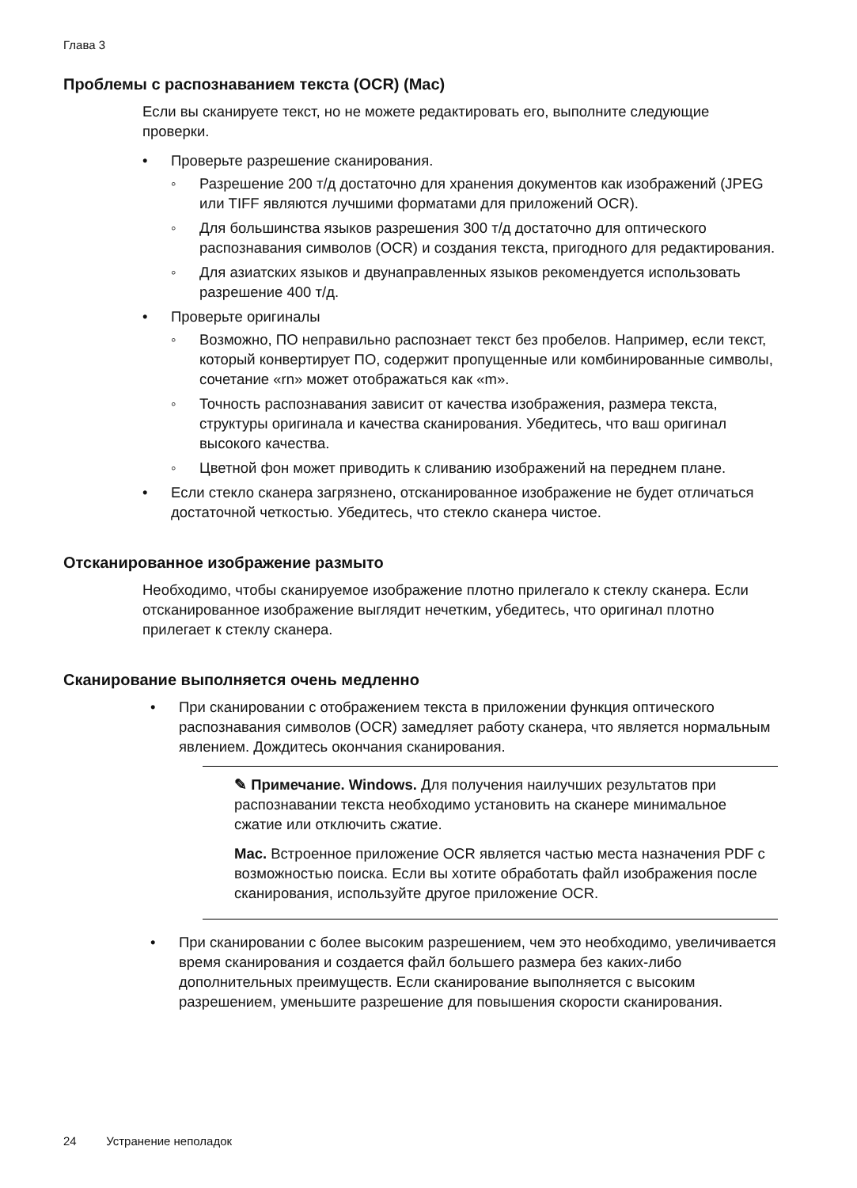Глава 3
Проблемы с распознаванием текста (OCR) (Mac)
Если вы сканируете текст, но не можете редактировать его, выполните следующие проверки.
• Проверьте разрешение сканирования.
◦ Разрешение 200 т/д достаточно для хранения документов как изображений (JPEG или TIFF являются лучшими форматами для приложений OCR).
◦ Для большинства языков разрешения 300 т/д достаточно для оптического распознавания символов (OCR) и создания текста, пригодного для редактирования.
◦ Для азиатских языков и двунаправленных языков рекомендуется использовать разрешение 400 т/д.
• Проверьте оригиналы
◦ Возможно, ПО неправильно распознает текст без пробелов. Например, если текст, который конвертирует ПО, содержит пропущенные или комбинированные символы, сочетание «rn» может отображаться как «m».
◦ Точность распознавания зависит от качества изображения, размера текста, структуры оригинала и качества сканирования. Убедитесь, что ваш оригинал высокого качества.
◦ Цветной фон может приводить к сливанию изображений на переднем плане.
• Если стекло сканера загрязнено, отсканированное изображение не будет отличаться достаточной четкостью. Убедитесь, что стекло сканера чистое.
Отсканированное изображение размыто
Необходимо, чтобы сканируемое изображение плотно прилегало к стеклу сканера. Если отсканированное изображение выглядит нечетким, убедитесь, что оригинал плотно прилегает к стеклу сканера.
Сканирование выполняется очень медленно
• При сканировании с отображением текста в приложении функция оптического распознавания символов (OCR) замедляет работу сканера, что является нормальным явлением. Дождитесь окончания сканирования.
✎ Примечание. Windows. Для получения наилучших результатов при распознавании текста необходимо установить на сканере минимальное сжатие или отключить сжатие.
Mac. Встроенное приложение OCR является частью места назначения PDF с возможностью поиска. Если вы хотите обработать файл изображения после сканирования, используйте другое приложение OCR.
• При сканировании с более высоким разрешением, чем это необходимо, увеличивается время сканирования и создается файл большего размера без каких-либо дополнительных преимуществ. Если сканирование выполняется с высоким разрешением, уменьшите разрешение для повышения скорости сканирования.
24 Устранение неполадок